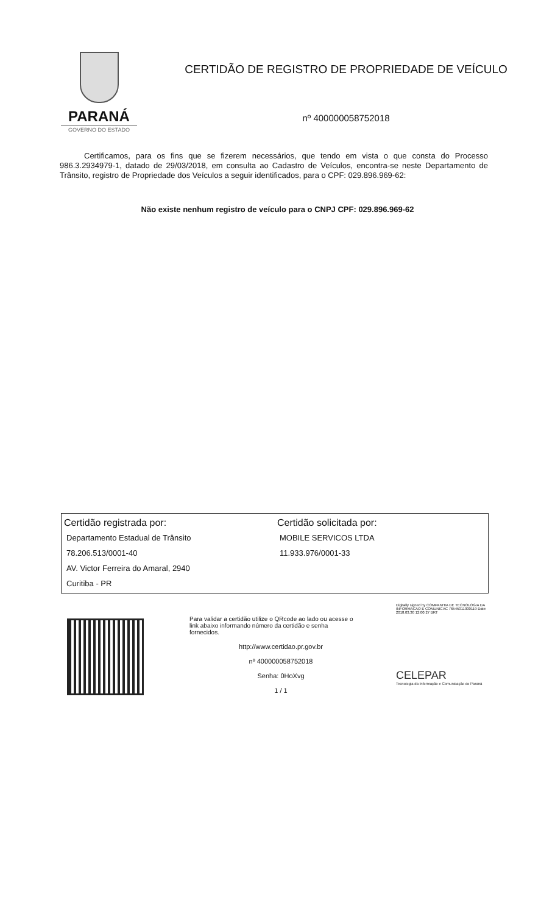PARANÁ
GOVERNO DO ESTADO
CERTIDÃO DE REGISTRO DE PROPRIEDADE DE VEÍCULO
nº 400000058752018
Certificamos, para os fins que se fizerem necessários, que tendo em vista o que consta do Processo 986.3.2934979-1, datado de 29/03/2018, em consulta ao Cadastro de Veículos, encontra-se neste Departamento de Trânsito, registro de Propriedade dos Veículos a seguir identificados, para o CPF: 029.896.969-62:
Não existe nenhum registro de veículo para o CNPJ CPF: 029.896.969-62
Certidão registrada por:
Departamento Estadual de Trânsito
78.206.513/0001-40
AV. Victor Ferreira do Amaral, 2940
Curitiba - PR
Certidão solicitada por:
MOBILE SERVICOS LTDA
11.933.976/0001-33
Para validar a certidão utilize o QRcode ao lado ou acesse o link abaixo informando número da certidão e senha fornecidos.
http://www.certidao.pr.gov.br
nº 400000058752018
Senha: 0HoXvg
1 / 1
Digitally signed by COMPANHIA DE TECNOLOGIA DA INFORMACAO E COMUNICAC 76545011000119 Date: 2018.03.30 12:00:27 BRT
CELEPAR
Tecnologia da Informação e Comunicação do Paraná